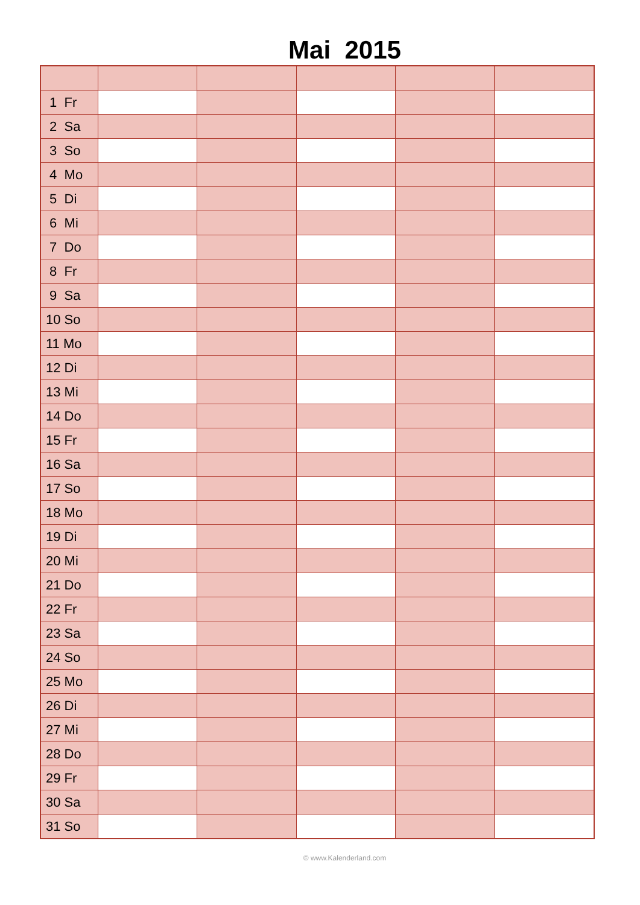Mai 2015
| 1 Fr | | | | | |
| 2 Sa | | | | | |
| 3 So | | | | | |
| 4 Mo | | | | | |
| 5 Di | | | | | |
| 6 Mi | | | | | |
| 7 Do | | | | | |
| 8 Fr | | | | | |
| 9 Sa | | | | | |
| 10 So | | | | | |
| 11 Mo | | | | | |
| 12 Di | | | | | |
| 13 Mi | | | | | |
| 14 Do | | | | | |
| 15 Fr | | | | | |
| 16 Sa | | | | | |
| 17 So | | | | | |
| 18 Mo | | | | | |
| 19 Di | | | | | |
| 20 Mi | | | | | |
| 21 Do | | | | | |
| 22 Fr | | | | | |
| 23 Sa | | | | | |
| 24 So | | | | | |
| 25 Mo | | | | | |
| 26 Di | | | | | |
| 27 Mi | | | | | |
| 28 Do | | | | | |
| 29 Fr | | | | | |
| 30 Sa | | | | | |
| 31 So | | | | | |
© www.Kalenderland.com